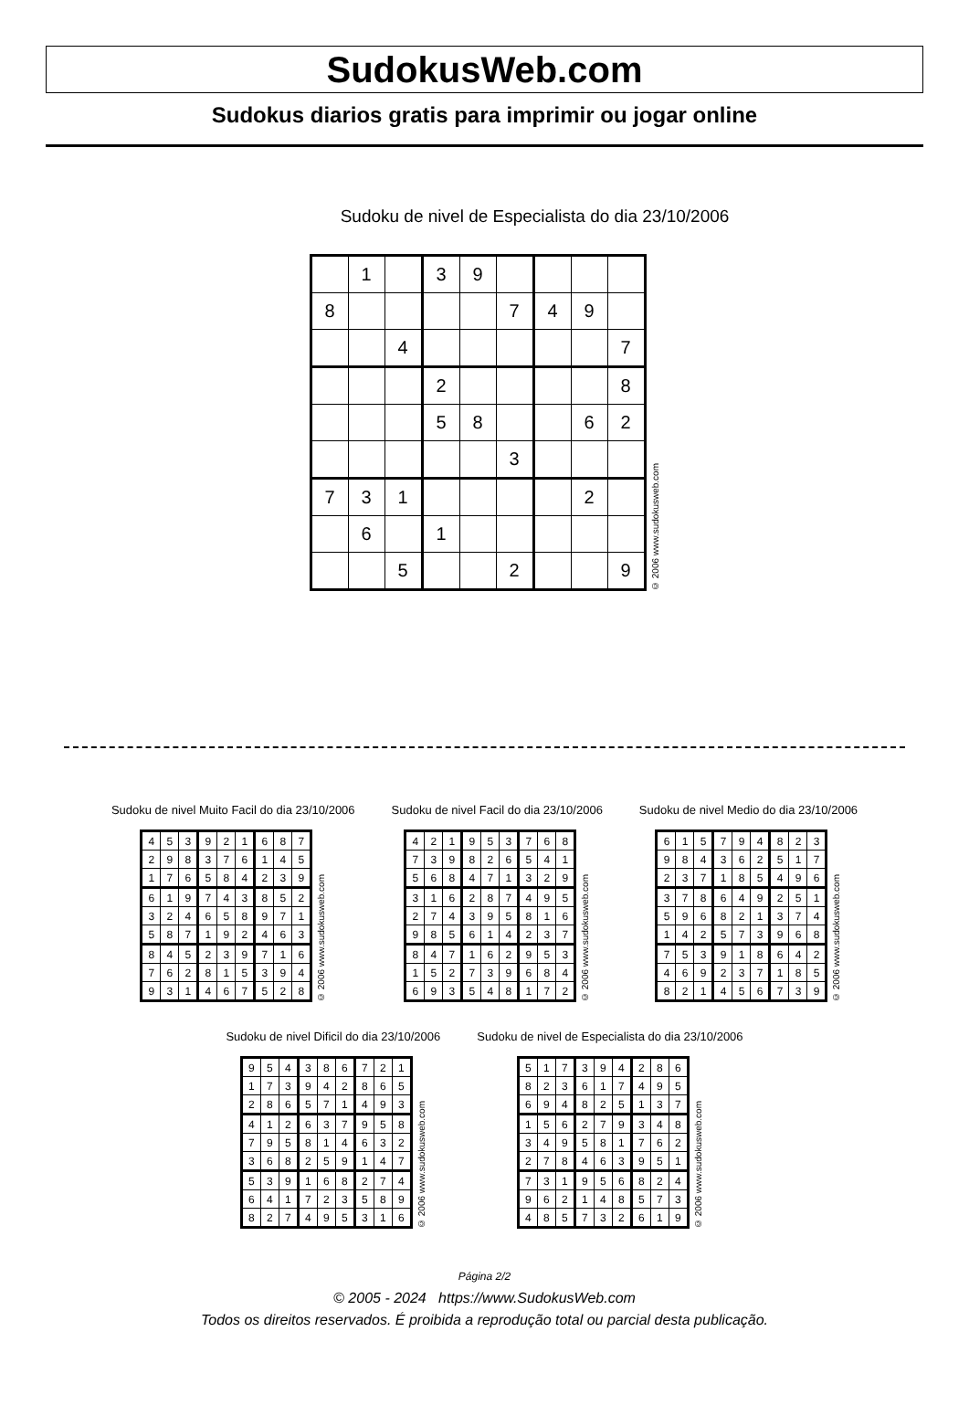SudokusWeb.com
Sudokus diarios gratis para imprimir ou jogar online
Sudoku de nivel de Especialista do dia 23/10/2006
| | 1 | | 3 | 9 | | | | |
| 8 | | | | | 7 | 4 | 9 | |
| | | 4 | | | | | | 7 |
| | | | 2 | | | | | 8 |
| | | | 5 | 8 | | | 6 | 2 |
| | | | | | 3 | | | |
| 7 | 3 | 1 | | | | | 2 | |
| | 6 | | 1 | | | | | |
| | | 5 | | | 2 | | | 9 |
© 2006 www.sudokusweb.com
Sudoku de nivel Muito Facil do dia 23/10/2006
| 4 | 5 | 3 | 9 | 2 | 1 | 6 | 8 | 7 |
| 2 | 9 | 8 | 3 | 7 | 6 | 1 | 4 | 5 |
| 1 | 7 | 6 | 5 | 8 | 4 | 2 | 3 | 9 |
| 6 | 1 | 9 | 7 | 4 | 3 | 8 | 5 | 2 |
| 3 | 2 | 4 | 6 | 5 | 8 | 9 | 7 | 1 |
| 5 | 8 | 7 | 1 | 9 | 2 | 4 | 6 | 3 |
| 8 | 4 | 5 | 2 | 3 | 9 | 7 | 1 | 6 |
| 7 | 6 | 2 | 8 | 1 | 5 | 3 | 9 | 4 |
| 9 | 3 | 1 | 4 | 6 | 7 | 5 | 2 | 8 |
© 2006 www.sudokusweb.com
Sudoku de nivel Facil do dia 23/10/2006
| 4 | 2 | 1 | 9 | 5 | 3 | 7 | 6 | 8 |
| 7 | 3 | 9 | 8 | 2 | 6 | 5 | 4 | 1 |
| 5 | 6 | 8 | 4 | 7 | 1 | 3 | 2 | 9 |
| 3 | 1 | 6 | 2 | 8 | 7 | 4 | 9 | 5 |
| 2 | 7 | 4 | 3 | 9 | 5 | 8 | 1 | 6 |
| 9 | 8 | 5 | 6 | 1 | 4 | 2 | 3 | 7 |
| 8 | 4 | 7 | 1 | 6 | 2 | 9 | 5 | 3 |
| 1 | 5 | 2 | 7 | 3 | 9 | 6 | 8 | 4 |
| 6 | 9 | 3 | 5 | 4 | 8 | 1 | 7 | 2 |
© 2006 www.sudokusweb.com
Sudoku de nivel Medio do dia 23/10/2006
| 6 | 1 | 5 | 7 | 9 | 4 | 8 | 2 | 3 |
| 9 | 8 | 4 | 3 | 6 | 2 | 5 | 1 | 7 |
| 2 | 3 | 7 | 1 | 8 | 5 | 4 | 9 | 6 |
| 3 | 7 | 8 | 6 | 4 | 9 | 2 | 5 | 1 |
| 5 | 9 | 6 | 8 | 2 | 1 | 3 | 7 | 4 |
| 1 | 4 | 2 | 5 | 7 | 3 | 9 | 6 | 8 |
| 7 | 5 | 3 | 9 | 1 | 8 | 6 | 4 | 2 |
| 4 | 6 | 9 | 2 | 3 | 7 | 1 | 8 | 5 |
| 8 | 2 | 1 | 4 | 5 | 6 | 7 | 3 | 9 |
© 2006 www.sudokusweb.com
Sudoku de nivel Dificil do dia 23/10/2006
| 9 | 5 | 4 | 3 | 8 | 6 | 7 | 2 | 1 |
| 1 | 7 | 3 | 9 | 4 | 2 | 8 | 6 | 5 |
| 2 | 8 | 6 | 5 | 7 | 1 | 4 | 9 | 3 |
| 4 | 1 | 2 | 6 | 3 | 7 | 9 | 5 | 8 |
| 7 | 9 | 5 | 8 | 1 | 4 | 6 | 3 | 2 |
| 3 | 6 | 8 | 2 | 5 | 9 | 1 | 4 | 7 |
| 5 | 3 | 9 | 1 | 6 | 8 | 2 | 7 | 4 |
| 6 | 4 | 1 | 7 | 2 | 3 | 5 | 8 | 9 |
| 8 | 2 | 7 | 4 | 9 | 5 | 3 | 1 | 6 |
© 2006 www.sudokusweb.com
Sudoku de nivel de Especialista do dia 23/10/2006
| 5 | 1 | 7 | 3 | 9 | 4 | 2 | 8 | 6 |
| 8 | 2 | 3 | 6 | 1 | 7 | 4 | 9 | 5 |
| 6 | 9 | 4 | 8 | 2 | 5 | 1 | 3 | 7 |
| 1 | 5 | 6 | 2 | 7 | 9 | 3 | 4 | 8 |
| 3 | 4 | 9 | 5 | 8 | 1 | 7 | 6 | 2 |
| 2 | 7 | 8 | 4 | 6 | 3 | 9 | 5 | 1 |
| 7 | 3 | 1 | 9 | 5 | 6 | 8 | 2 | 4 |
| 9 | 6 | 2 | 1 | 4 | 8 | 5 | 7 | 3 |
| 4 | 8 | 5 | 7 | 3 | 2 | 6 | 1 | 9 |
© 2006 www.sudokusweb.com
Página 2/2
© 2005 - 2024 https://www.SudokusWeb.com
Todos os direitos reservados. É proibida a reprodução total ou parcial desta publicação.